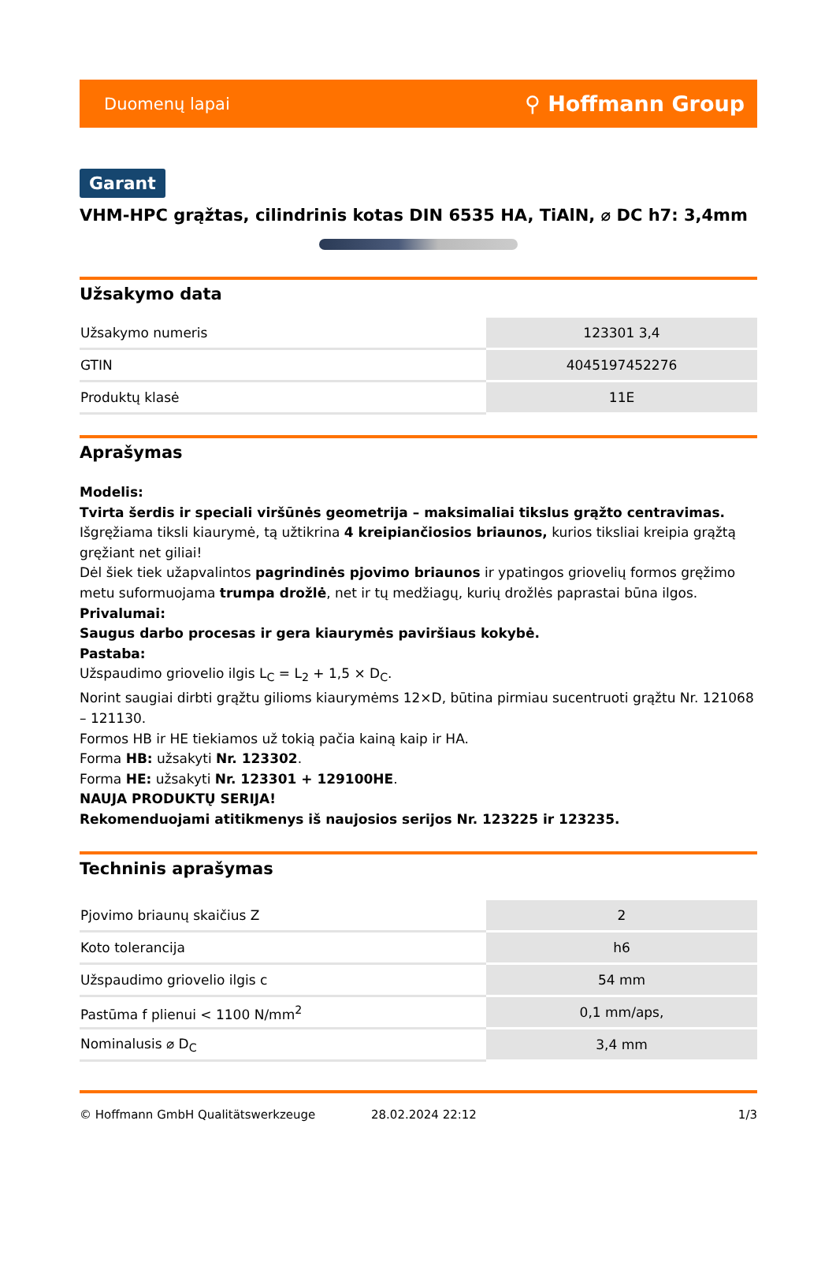Duomenų lapai ⚲ Hoffmann Group
Garant
VHM-HPC grąžtas, cilindrinis kotas DIN 6535 HA, TiAlN, ⌀ DC h7: 3,4mm
Užsakymo data
| Užsakymo numeris | 123301 3,4 |
| GTIN | 4045197452276 |
| Produktų klasė | 11E |
Aprašymas
Modelis:
Tvirta šerdis ir speciali viršūnės geometrija – maksimaliai tikslus grąžto centravimas.
Išgręžiama tiksli kiaurymė, tą užtikrina 4 kreipiančiosios briaunos, kurios tiksliai kreipia grąžtą gręžiant net giliai!
Dėl šiek tiek užapvalintos pagrindinės pjovimo briaunos ir ypatingos griovelių formos gręžimo metu suformuojama trumpa drožlė, net ir tų medžiagų, kurių drožlės paprastai būna ilgos.
Privalumai:
Saugus darbo procesas ir gera kiaurymės paviršiaus kokybė.
Pastaba:
Užspaudimo griovelio ilgis L<sub>C</sub> = L<sub>2</sub> + 1,5 × D<sub>C</sub>.
Norint saugiai dirbti grąžtu gilioms kiaurymėms 12×D, būtina pirmiau sucentruoti grąžtu Nr. 121068 – 121130.
Formos HB ir HE tiekiamos už tokią pačia kainą kaip ir HA.
Forma HB: užsakyti Nr. 123302.
Forma HE: užsakyti Nr. 123301 + 129100HE.
NAUJA PRODUKTŲ SERIJA!
Rekomenduojami atitikmenys iš naujosios serijos Nr. 123225 ir 123235.
Techninis aprašymas
| Pjovimo briaunų skaičius Z | 2 |
| Koto tolerancija | h6 |
| Užspaudimo griovelio ilgis c | 54 mm |
| Pastūma f plienui < 1100 N/mm<sup>2</sup> | 0,1 mm/aps, |
| Nominalusis ⌀ D<sub>C</sub> | 3,4 mm |
© Hoffmann GmbH Qualitätswerkzeuge 28.02.2024 22:12 1/3